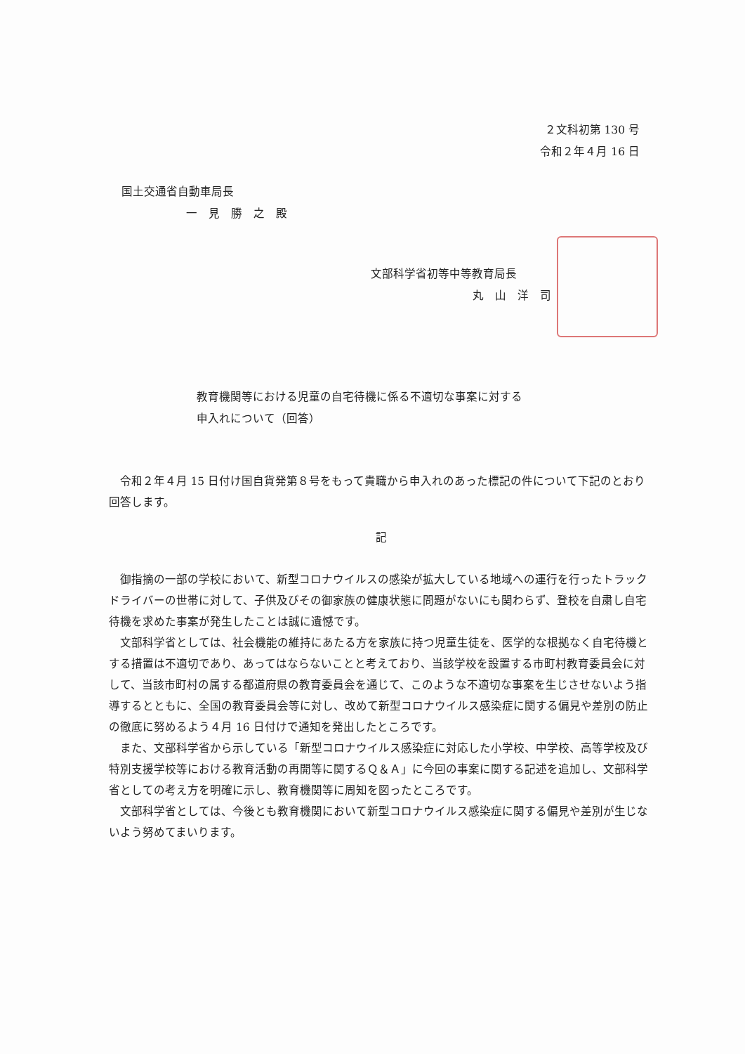２文科初第 130 号
令和２年４月 16 日
国土交通省自動車局長
一　見　勝　之　殿
文部科学省初等中等教育局長
丸　山　洋　司
教育機関等における児童の自宅待機に係る不適切な事案に対する
申入れについて（回答）
令和２年４月 15 日付け国自貨発第８号をもって貴職から申入れのあった標記の件について下記のとおり回答します。
記
御指摘の一部の学校において、新型コロナウイルスの感染が拡大している地域への運行を行ったトラックドライバーの世帯に対して、子供及びその御家族の健康状態に問題がないにも関わらず、登校を自粛し自宅待機を求めた事案が発生したことは誠に遺憾です。
文部科学省としては、社会機能の維持にあたる方を家族に持つ児童生徒を、医学的な根拠なく自宅待機とする措置は不適切であり、あってはならないことと考えており、当該学校を設置する市町村教育委員会に対して、当該市町村の属する都道府県の教育委員会を通じて、このような不適切な事案を生じさせないよう指導するとともに、全国の教育委員会等に対し、改めて新型コロナウイルス感染症に関する偏見や差別の防止の徹底に努めるよう４月 16 日付けで通知を発出したところです。
また、文部科学省から示している「新型コロナウイルス感染症に対応した小学校、中学校、高等学校及び特別支援学校等における教育活動の再開等に関するＱ＆Ａ」に今回の事案に関する記述を追加し、文部科学省としての考え方を明確に示し、教育機関等に周知を図ったところです。
文部科学省としては、今後とも教育機関において新型コロナウイルス感染症に関する偏見や差別が生じないよう努めてまいります。